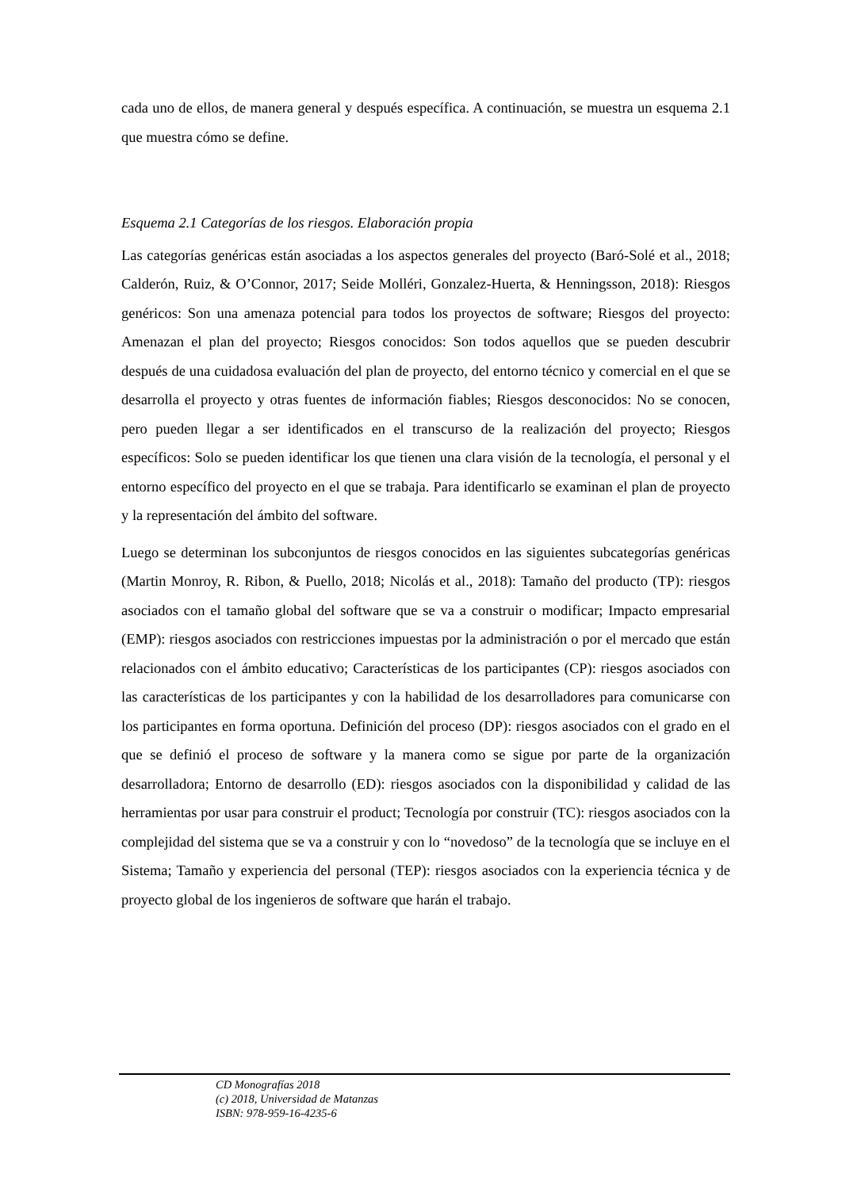cada uno de ellos, de manera general y después específica. A continuación, se muestra un esquema 2.1 que muestra cómo se define.
Esquema 2.1 Categorías de los riesgos. Elaboración propia
Las categorías genéricas están asociadas a los aspectos generales del proyecto (Baró-Solé et al., 2018; Calderón, Ruiz, & O’Connor, 2017; Seide Molléri, Gonzalez-Huerta, & Henningsson, 2018): Riesgos genéricos: Son una amenaza potencial para todos los proyectos de software; Riesgos del proyecto: Amenazan el plan del proyecto; Riesgos conocidos: Son todos aquellos que se pueden descubrir después de una cuidadosa evaluación del plan de proyecto, del entorno técnico y comercial en el que se desarrolla el proyecto y otras fuentes de información fiables; Riesgos desconocidos: No se conocen, pero pueden llegar a ser identificados en el transcurso de la realización del proyecto; Riesgos específicos: Solo se pueden identificar los que tienen una clara visión de la tecnología, el personal y el entorno específico del proyecto en el que se trabaja. Para identificarlo se examinan el plan de proyecto y la representación del ámbito del software.
Luego se determinan los subconjuntos de riesgos conocidos en las siguientes subcategorías genéricas (Martin Monroy, R. Ribon, & Puello, 2018; Nicolás et al., 2018): Tamaño del producto (TP): riesgos asociados con el tamaño global del software que se va a construir o modificar; Impacto empresarial (EMP): riesgos asociados con restricciones impuestas por la administración o por el mercado que están relacionados con el ámbito educativo; Características de los participantes (CP): riesgos asociados con las características de los participantes y con la habilidad de los desarrolladores para comunicarse con los participantes en forma oportuna. Definición del proceso (DP): riesgos asociados con el grado en el que se definió el proceso de software y la manera como se sigue por parte de la organización desarrolladora; Entorno de desarrollo (ED): riesgos asociados con la disponibilidad y calidad de las herramientas por usar para construir el product; Tecnología por construir (TC): riesgos asociados con la complejidad del sistema que se va a construir y con lo “novedoso” de la tecnología que se incluye en el Sistema; Tamaño y experiencia del personal (TEP): riesgos asociados con la experiencia técnica y de proyecto global de los ingenieros de software que harán el trabajo.
CD Monografías 2018
(c) 2018, Universidad de Matanzas
ISBN: 978-959-16-4235-6